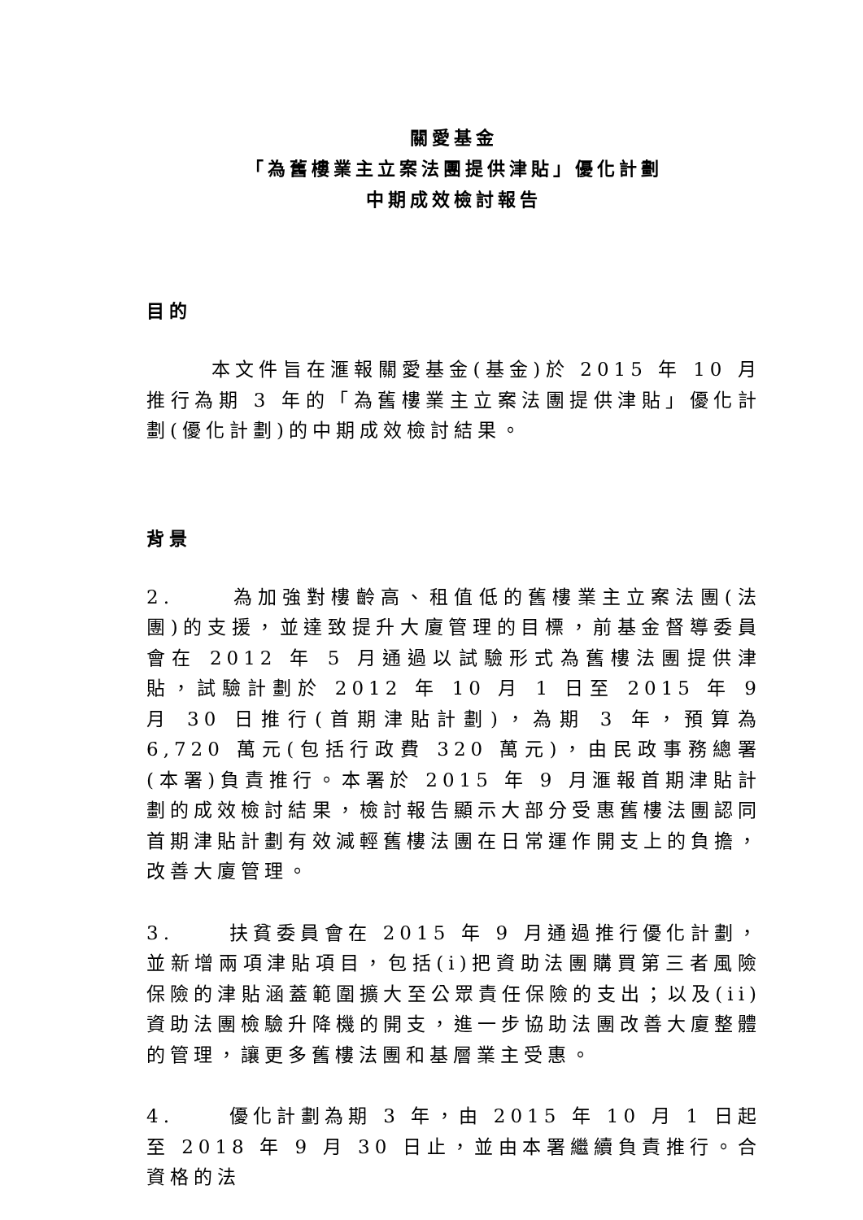關愛基金
「為舊樓業主立案法團提供津貼」優化計劃
中期成效檢討報告
目的
本文件旨在滙報關愛基金(基金)於 2015 年 10 月推行為期 3 年的「為舊樓業主立案法團提供津貼」優化計劃(優化計劃)的中期成效檢討結果。
背景
2. 為加強對樓齡高、租值低的舊樓業主立案法團(法團)的支援，並達致提升大廈管理的目標，前基金督導委員會在 2012 年 5 月通過以試驗形式為舊樓法團提供津貼，試驗計劃於 2012 年 10 月 1 日至 2015 年 9 月 30 日推行(首期津貼計劃)，為期 3 年，預算為 6,720 萬元(包括行政費 320 萬元)，由民政事務總署(本署)負責推行。本署於 2015 年 9 月滙報首期津貼計劃的成效檢討結果，檢討報告顯示大部分受惠舊樓法團認同首期津貼計劃有效減輕舊樓法團在日常運作開支上的負擔，改善大廈管理。
3. 扶貧委員會在 2015 年 9 月通過推行優化計劃，並新增兩項津貼項目，包括(i)把資助法團購買第三者風險保險的津貼涵蓋範圍擴大至公眾責任保險的支出；以及(ii)資助法團檢驗升降機的開支，進一步協助法團改善大廈整體的管理，讓更多舊樓法團和基層業主受惠。
4. 優化計劃為期 3 年，由 2015 年 10 月 1 日起至 2018 年 9 月 30 日止，並由本署繼續負責推行。合資格的法